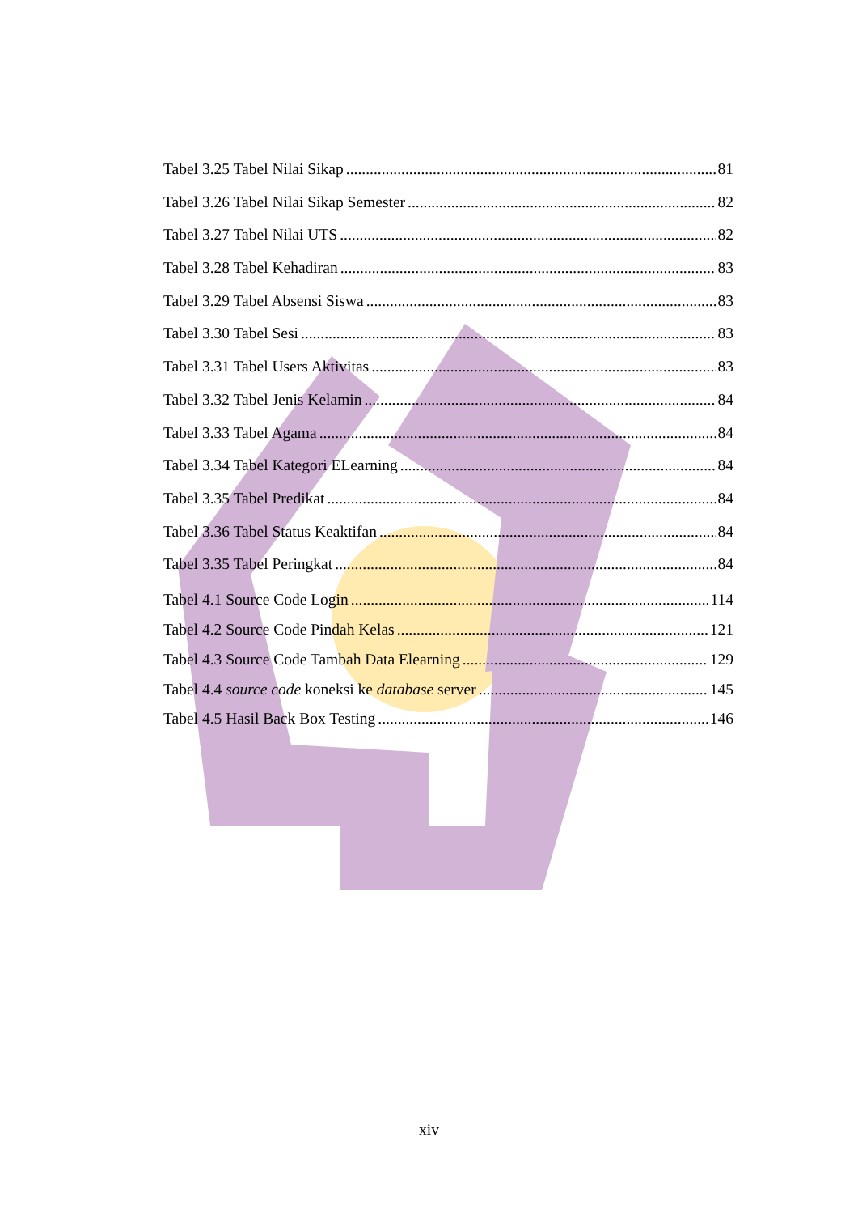Tabel 3.25 Tabel Nilai Sikap 81
Tabel 3.26 Tabel Nilai Sikap Semester 82
Tabel 3.27 Tabel Nilai UTS 82
Tabel 3.28 Tabel Kehadiran 83
Tabel 3.29 Tabel Absensi Siswa 83
Tabel 3.30 Tabel Sesi 83
Tabel 3.31 Tabel Users Aktivitas 83
Tabel 3.32 Tabel Jenis Kelamin 84
Tabel 3.33 Tabel Agama 84
Tabel 3.34 Tabel Kategori ELearning 84
Tabel 3.35 Tabel Predikat 84
Tabel 3.36 Tabel Status Keaktifan 84
Tabel 3.35 Tabel Peringkat 84
Tabel 4.1 Source Code Login 114
Tabel 4.2 Source Code Pindah Kelas 121
Tabel 4.3 Source Code Tambah Data Elearning 129
Tabel 4.4 source code koneksi ke database server 145
Tabel 4.5 Hasil Back Box Testing 146
xiv